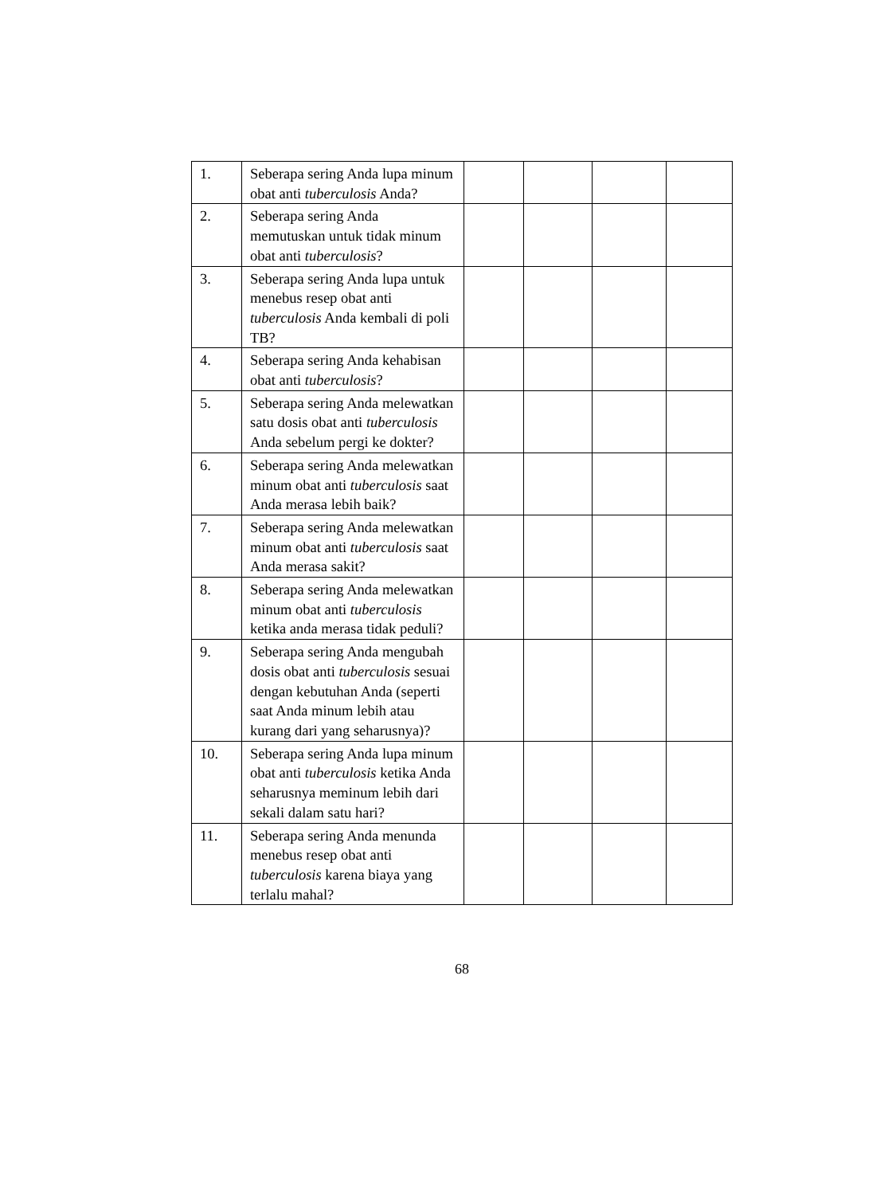| 1. | Seberapa sering Anda lupa minum obat anti tuberculosis Anda? | | | | |
| 2. | Seberapa sering Anda memutuskan untuk tidak minum obat anti tuberculosis ? | | | | |
| 3. | Seberapa sering Anda lupa untuk menebus resep obat anti tuberculosis Anda kembali di poli TB? | | | | |
| 4. | Seberapa sering Anda kehabisan obat anti tuberculosis ? | | | | |
| 5. | Seberapa sering Anda melewatkan satu dosis obat anti tuberculosis Anda sebelum pergi ke dokter? | | | | |
| 6. | Seberapa sering Anda melewatkan minum obat anti tuberculosis saat Anda merasa lebih baik? | | | | |
| 7. | Seberapa sering Anda melewatkan minum obat anti tuberculosis saat Anda merasa sakit? | | | | |
| 8. | Seberapa sering Anda melewatkan minum obat anti tuberculosis ketika anda merasa tidak peduli? | | | | |
| 9. | Seberapa sering Anda mengubah dosis obat anti tuberculosis sesuai dengan kebutuhan Anda (seperti saat Anda minum lebih atau kurang dari yang seharusnya)? | | | | |
| 10. | Seberapa sering Anda lupa minum obat anti tuberculosis ketika Anda seharusnya meminum lebih dari sekali dalam satu hari? | | | | |
| 11. | Seberapa sering Anda menunda menebus resep obat anti tuberculosis karena biaya yang terlalu mahal? | | | | |
68